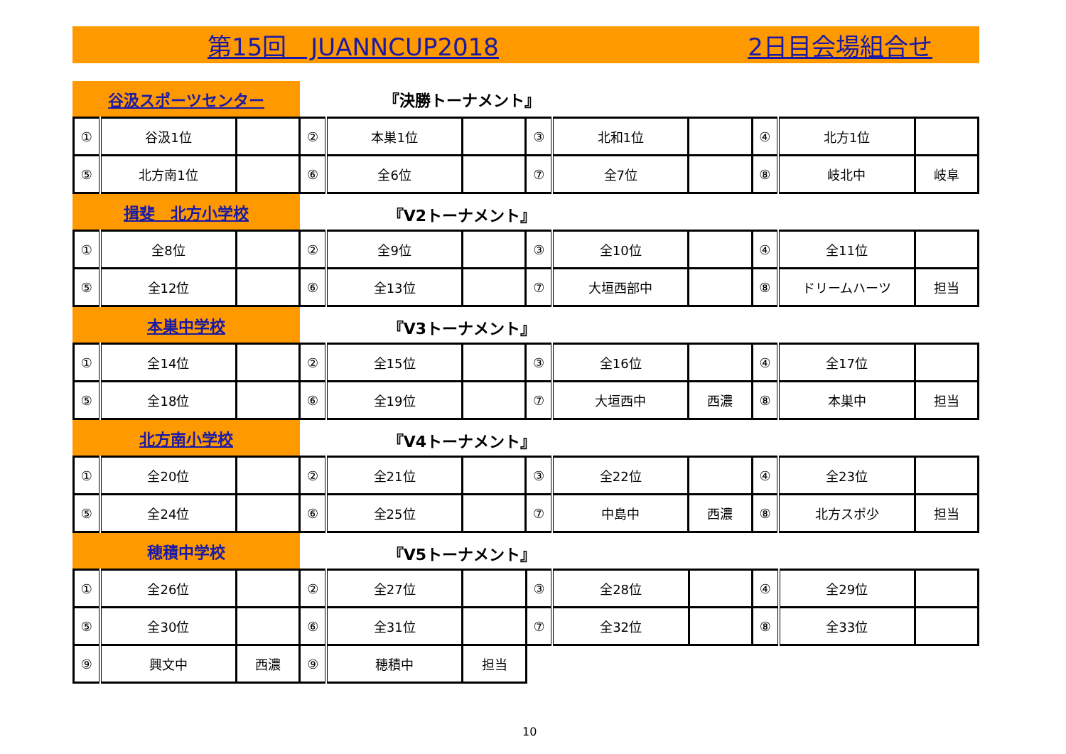第15回　JUANNCUP2018 2日目会場組合せ
谷汲スポーツセンター
『決勝トーナメント』
| ① | 谷汲1位 | | ② | 本巣1位 | | ③ | 北和1位 | | ④ | 北方1位 | |
| ⑤ | 北方南1位 | | ⑥ | 全6位 | | ⑦ | 全7位 | | ⑧ | 岐北中 | 岐阜 |
揖斐　北方小学校
『V2トーナメント』
| ① | 全8位 | | ② | 全9位 | | ③ | 全10位 | | ④ | 全11位 | |
| ⑤ | 全12位 | | ⑥ | 全13位 | | ⑦ | 大垣西部中 | | ⑧ | ドリームハーツ | 担当 |
本巣中学校
『V3トーナメント』
| ① | 全14位 | | ② | 全15位 | | ③ | 全16位 | | ④ | 全17位 | |
| ⑤ | 全18位 | | ⑥ | 全19位 | | ⑦ | 大垣西中 | 西濃 | ⑧ | 本巣中 | 担当 |
北方南小学校
『V4トーナメント』
| ① | 全20位 | | ② | 全21位 | | ③ | 全22位 | | ④ | 全23位 | |
| ⑤ | 全24位 | | ⑥ | 全25位 | | ⑦ | 中島中 | 西濃 | ⑧ | 北方スポ少 | 担当 |
穂積中学校
『V5トーナメント』
| ① | 全26位 | | ② | 全27位 | | ③ | 全28位 | | ④ | 全29位 | |
| ⑤ | 全30位 | | ⑥ | 全31位 | | ⑦ | 全32位 | | ⑧ | 全33位 | |
| ⑨ | 興文中 | 西濃 | ⑨ | 穂積中 | 担当 | | | | | | |
10